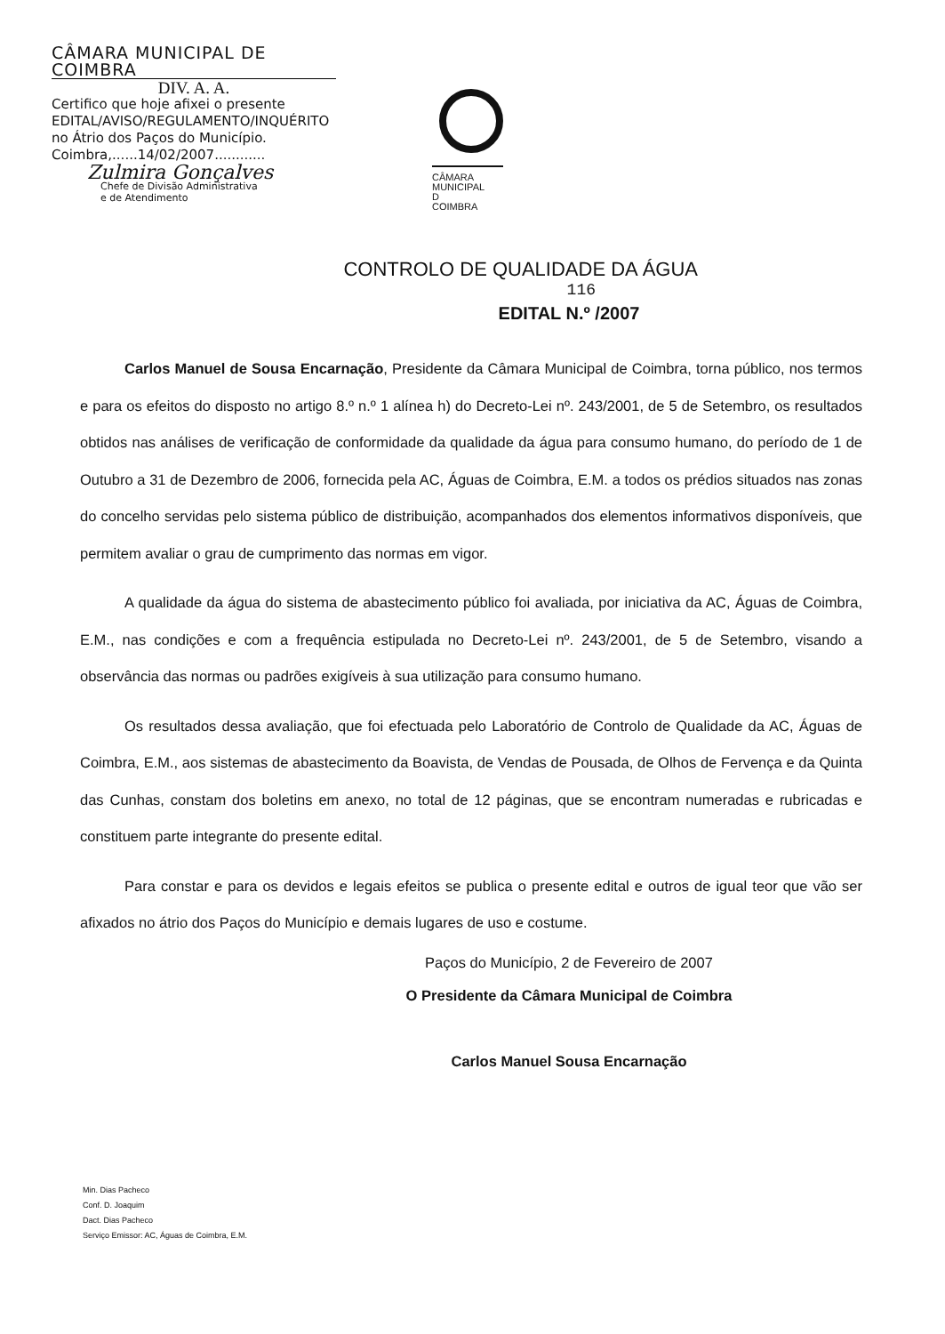CÂMARA MUNICIPAL DE COIMBRA
DIV. A. A.
Certifico que hoje afixei o presente EDITAL/AVISO/REGULAMENTO/INQUÉRITO no Átrio dos Paços do Município.
Coimbra,......14/02/2007............
Zulmira Gonçalves
Chefe de Divisão Administrativa
e de Atendimento
CÂMARA
MUNICIPAL
D
COIMBRA
CONTROLO DE QUALIDADE DA ÁGUA
116
EDITAL N.º /2007
Carlos Manuel de Sousa Encarnação, Presidente da Câmara Municipal de Coimbra, torna público, nos termos e para os efeitos do disposto no artigo 8.º n.º 1 alínea h) do Decreto-Lei nº. 243/2001, de 5 de Setembro, os resultados obtidos nas análises de verificação de conformidade da qualidade da água para consumo humano, do período de 1 de Outubro a 31 de Dezembro de 2006, fornecida pela AC, Águas de Coimbra, E.M. a todos os prédios situados nas zonas do concelho servidas pelo sistema público de distribuição, acompanhados dos elementos informativos disponíveis, que permitem avaliar o grau de cumprimento das normas em vigor.
A qualidade da água do sistema de abastecimento público foi avaliada, por iniciativa da AC, Águas de Coimbra, E.M., nas condições e com a frequência estipulada no Decreto-Lei nº. 243/2001, de 5 de Setembro, visando a observância das normas ou padrões exigíveis à sua utilização para consumo humano.
Os resultados dessa avaliação, que foi efectuada pelo Laboratório de Controlo de Qualidade da AC, Águas de Coimbra, E.M., aos sistemas de abastecimento da Boavista, de Vendas de Pousada, de Olhos de Fervença e da Quinta das Cunhas, constam dos boletins em anexo, no total de 12 páginas, que se encontram numeradas e rubricadas e constituem parte integrante do presente edital.
Para constar e para os devidos e legais efeitos se publica o presente edital e outros de igual teor que vão ser afixados no átrio dos Paços do Município e demais lugares de uso e costume.
Paços do Município, 2 de Fevereiro de 2007
O Presidente da Câmara Municipal de Coimbra
Carlos Manuel Sousa Encarnação
Min. Dias Pacheco
Conf. D. Joaquim
Dact. Dias Pacheco
Serviço Emissor: AC, Águas de Coimbra, E.M.